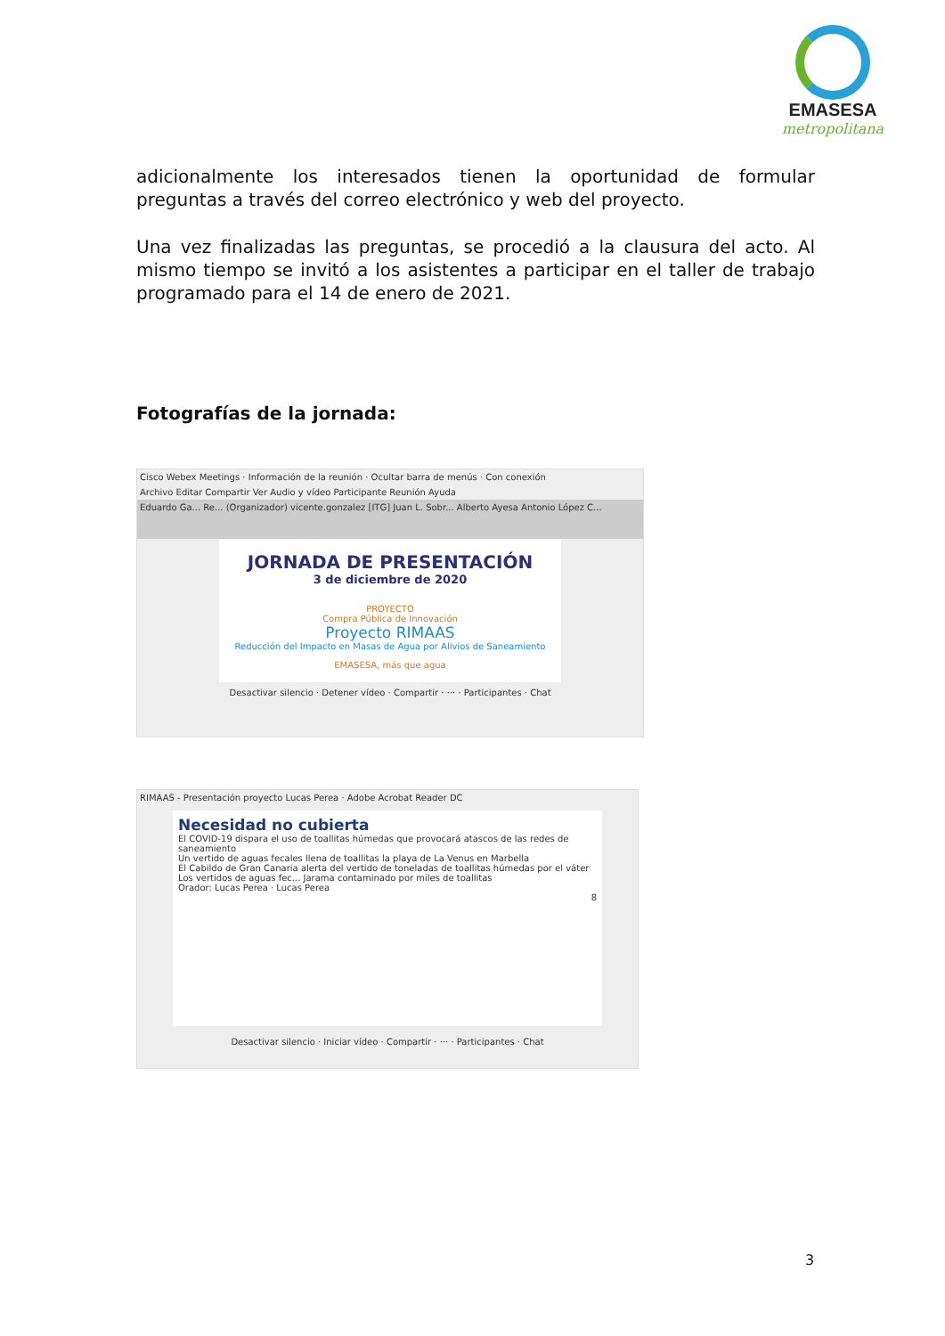EMASESA
metropolitana
adicionalmente los interesados tienen la oportunidad de formular preguntas a través del correo electrónico y web del proyecto.
Una vez finalizadas las preguntas, se procedió a la clausura del acto. Al mismo tiempo se invitó a los asistentes a participar en el taller de trabajo programado para el 14 de enero de 2021.
Fotografías de la jornada:
Cisco Webex Meetings · Información de la reunión · Ocultar barra de menús · Con conexión
Archivo Editar Compartir Ver Audio y vídeo Participante Reunión Ayuda
Eduardo Ga... Re... (Organizador) vicente.gonzalez [ITG] Juan L. Sobr... Alberto Ayesa Antonio López C...
JORNADA DE PRESENTACIÓN
3 de diciembre de 2020
PROYECTO
Compra Pública de Innovación
Proyecto RIMAAS
Reducción del Impacto en Masas de Agua por Alivios de Saneamiento
EMASESA, más que agua
Desactivar silencio · Detener vídeo · Compartir · ··· · Participantes · Chat
RIMAAS - Presentación proyecto Lucas Perea · Adobe Acrobat Reader DC
Necesidad no cubierta
El COVID-19 dispara el uso de toallitas húmedas que provocará atascos de las redes de saneamiento
Un vertido de aguas fecales llena de toallitas la playa de La Venus en Marbella
El Cabildo de Gran Canaria alerta del vertido de toneladas de toallitas húmedas por el váter
Los vertidos de aguas fec... Jarama contaminado por miles de toallitas
Orador: Lucas Perea · Lucas Perea
8
Desactivar silencio · Iniciar vídeo · Compartir · ··· · Participantes · Chat
3